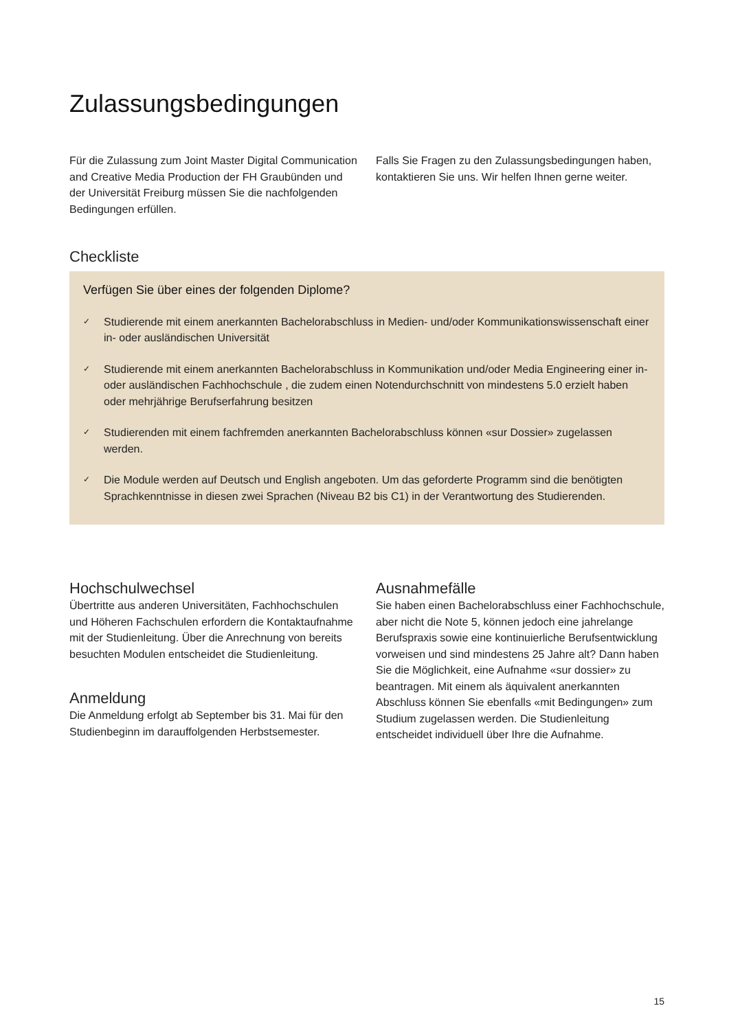Zulassungsbedingungen
Für die Zulassung zum Joint Master Digital Communication and Creative Media Production der FH Graubünden und der Universität Freiburg müssen Sie die nachfolgenden Bedingungen erfüllen.
Falls Sie Fragen zu den Zulassungsbedingungen haben, kontaktieren Sie uns. Wir helfen Ihnen gerne weiter.
Checkliste
Verfügen Sie über eines der folgenden Diplome?
✓ Studierende mit einem anerkannten Bachelorabschluss in Medien- und/oder Kommunikationswissenschaft einer in- oder ausländischen Universität
✓ Studierende mit einem anerkannten Bachelorabschluss in Kommunikation und/oder Media Engineering einer in- oder ausländischen Fachhochschule , die zudem einen Notendurchschnitt von mindestens 5.0 erzielt haben oder mehrjährige Berufserfahrung besitzen
✓ Studierenden mit einem fachfremden anerkannten Bachelorabschluss können «sur Dossier» zugelassen werden.
✓ Die Module werden auf Deutsch und English angeboten. Um das geforderte Programm sind die benötigten Sprachkenntnisse in diesen zwei Sprachen (Niveau B2 bis C1) in der Verantwortung des Studierenden.
Hochschulwechsel
Übertritte aus anderen Universitäten, Fachhochschulen und Höheren Fachschulen erfordern die Kontaktaufnahme mit der Studienleitung. Über die Anrechnung von bereits besuchten Modulen entscheidet die Studienleitung.
Anmeldung
Die Anmeldung erfolgt ab September bis 31. Mai für den Studienbeginn im darauffolgenden Herbstsemester.
Ausnahmefälle
Sie haben einen Bachelorabschluss einer Fachhochschule, aber nicht die Note 5, können jedoch eine jahrelange Berufspraxis sowie eine kontinuierliche Berufsentwicklung vorweisen und sind mindestens 25 Jahre alt? Dann haben Sie die Möglichkeit, eine Aufnahme «sur dossier» zu beantragen. Mit einem als äquivalent anerkannten Abschluss können Sie ebenfalls «mit Bedingungen» zum Studium zugelassen werden. Die Studienleitung entscheidet individuell über Ihre die Aufnahme.
15